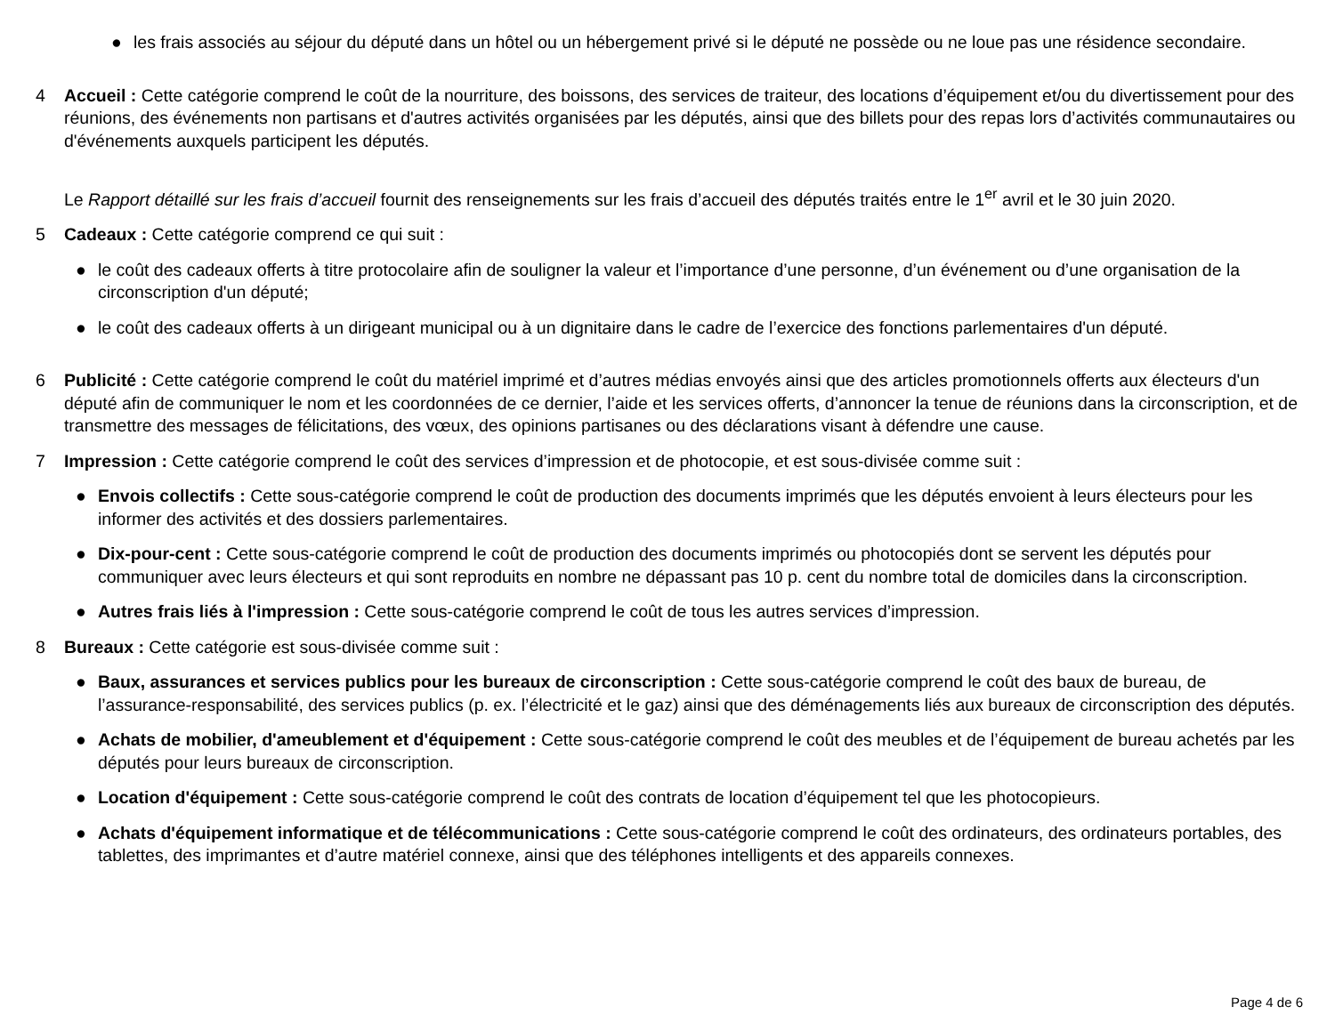● les frais associés au séjour du député dans un hôtel ou un hébergement privé si le député ne possède ou ne loue pas une résidence secondaire.
4 Accueil : Cette catégorie comprend le coût de la nourriture, des boissons, des services de traiteur, des locations d’équipement et/ou du divertissement pour des réunions, des événements non partisans et d'autres activités organisées par les députés, ainsi que des billets pour des repas lors d’activités communautaires ou d'événements auxquels participent les députés.
Le Rapport détaillé sur les frais d’accueil fournit des renseignements sur les frais d’accueil des députés traités entre le 1<sup>er</sup> avril et le 30 juin 2020.
5 Cadeaux : Cette catégorie comprend ce qui suit :
● le coût des cadeaux offerts à titre protocolaire afin de souligner la valeur et l’importance d’une personne, d’un événement ou d’une organisation de la circonscription d'un député;
● le coût des cadeaux offerts à un dirigeant municipal ou à un dignitaire dans le cadre de l’exercice des fonctions parlementaires d'un député.
6 Publicité : Cette catégorie comprend le coût du matériel imprimé et d’autres médias envoyés ainsi que des articles promotionnels offerts aux électeurs d'un député afin de communiquer le nom et les coordonnées de ce dernier, l’aide et les services offerts, d’annoncer la tenue de réunions dans la circonscription, et de transmettre des messages de félicitations, des vœux, des opinions partisanes ou des déclarations visant à défendre une cause.
7 Impression : Cette catégorie comprend le coût des services d’impression et de photocopie, et est sous-divisée comme suit :
● Envois collectifs : Cette sous-catégorie comprend le coût de production des documents imprimés que les députés envoient à leurs électeurs pour les informer des activités et des dossiers parlementaires.
● Dix-pour-cent : Cette sous-catégorie comprend le coût de production des documents imprimés ou photocopiés dont se servent les députés pour communiquer avec leurs électeurs et qui sont reproduits en nombre ne dépassant pas 10 p. cent du nombre total de domiciles dans la circonscription.
● Autres frais liés à l'impression : Cette sous-catégorie comprend le coût de tous les autres services d’impression.
8 Bureaux : Cette catégorie est sous-divisée comme suit :
● Baux, assurances et services publics pour les bureaux de circonscription : Cette sous-catégorie comprend le coût des baux de bureau, de l’assurance-responsabilité, des services publics (p. ex. l’électricité et le gaz) ainsi que des déménagements liés aux bureaux de circonscription des députés.
● Achats de mobilier, d'ameublement et d'équipement : Cette sous-catégorie comprend le coût des meubles et de l’équipement de bureau achetés par les députés pour leurs bureaux de circonscription.
● Location d'équipement : Cette sous-catégorie comprend le coût des contrats de location d’équipement tel que les photocopieurs.
● Achats d'équipement informatique et de télécommunications : Cette sous-catégorie comprend le coût des ordinateurs, des ordinateurs portables, des tablettes, des imprimantes et d’autre matériel connexe, ainsi que des téléphones intelligents et des appareils connexes.
Page 4 de 6